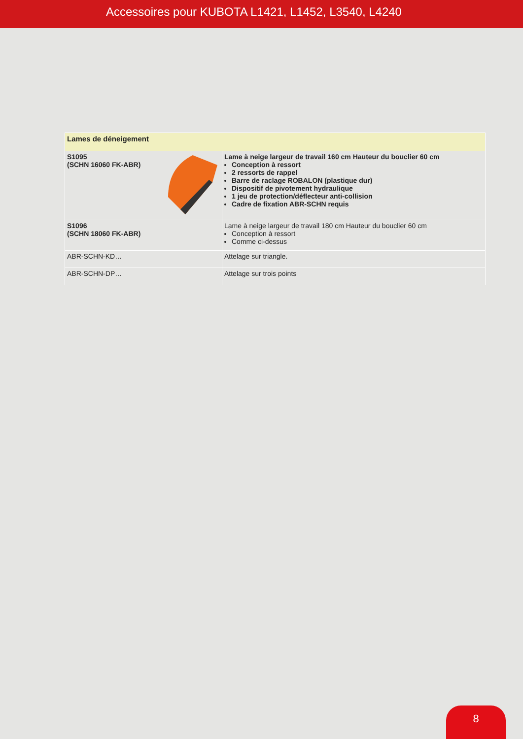Accessoires pour KUBOTA L1421, L1452, L3540, L4240
| Lames de déneigement | |
| --- | --- |
| S1095 (SCHN 16060 FK-ABR) | Lame à neige largeur de travail 160 cm Hauteur du bouclier 60 cm Conception à ressort 2 ressorts de rappel Barre de raclage ROBALON (plastique dur) Dispositif de pivotement hydraulique 1 jeu de protection/déflecteur anti-collision Cadre de fixation ABR-SCHN requis |
| S1096 (SCHN 18060 FK-ABR) | Lame à neige largeur de travail 180 cm Hauteur du bouclier 60 cm Conception à ressort Comme ci-dessus |
| ABR-SCHN-KD… | Attelage sur triangle. |
| ABR-SCHN-DP… | Attelage sur trois points |
8